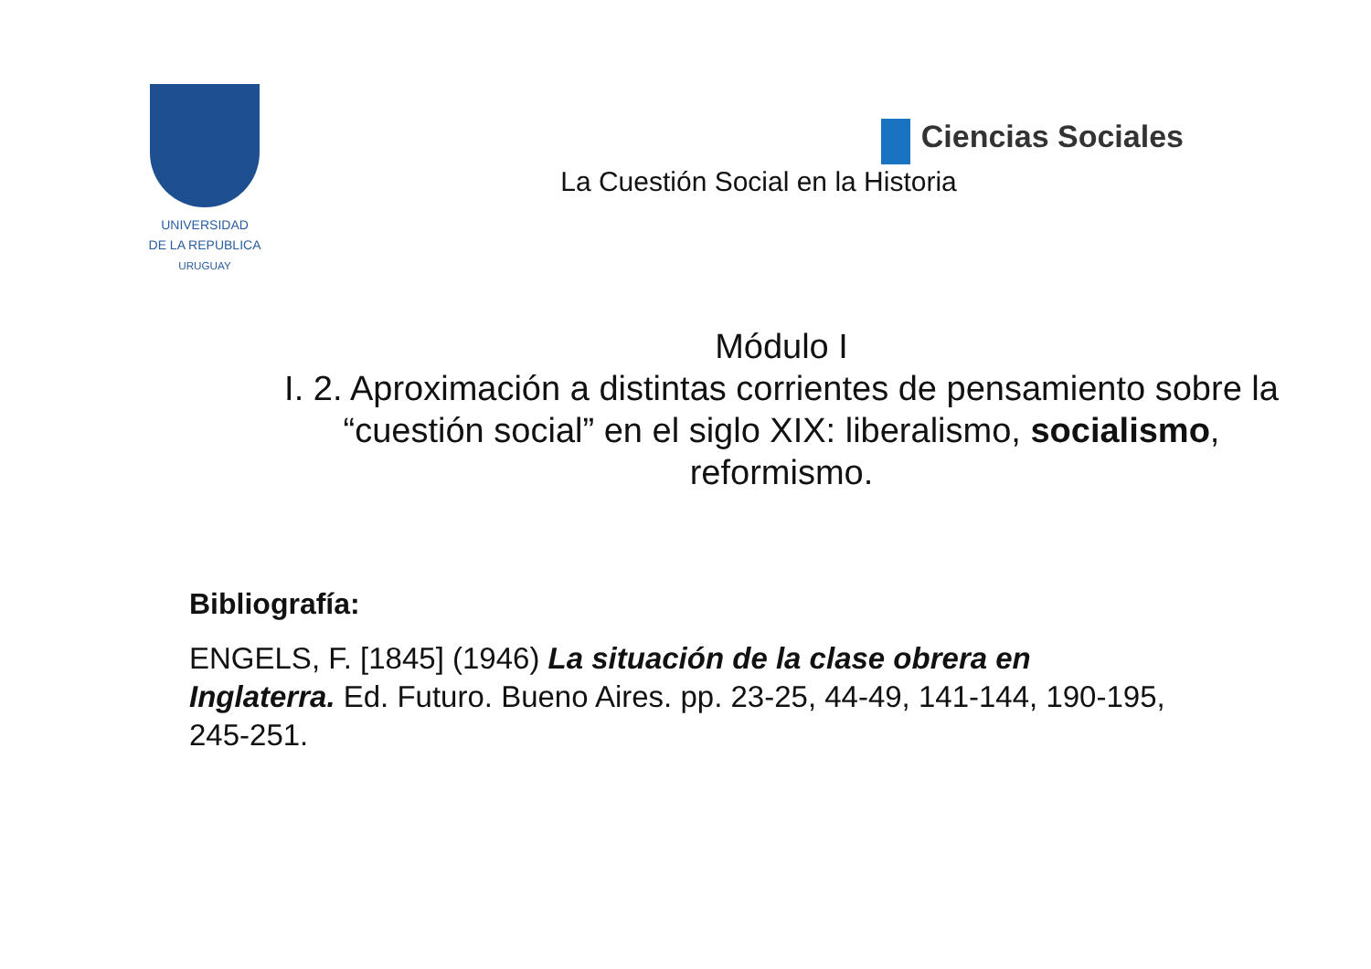UNIVERSIDAD
DE LA REPUBLICA
URUGUAY
Ciencias Sociales
La Cuestión Social en la Historia
Módulo I
I. 2. Aproximación a distintas corrientes de pensamiento sobre la “cuestión social” en el siglo XIX: liberalismo, socialismo, reformismo.
Bibliografía:
ENGELS, F. [1845] (1946) La situación de la clase obrera en Inglaterra. Ed. Futuro. Bueno Aires. pp. 23-25, 44-49, 141-144, 190-195, 245-251.